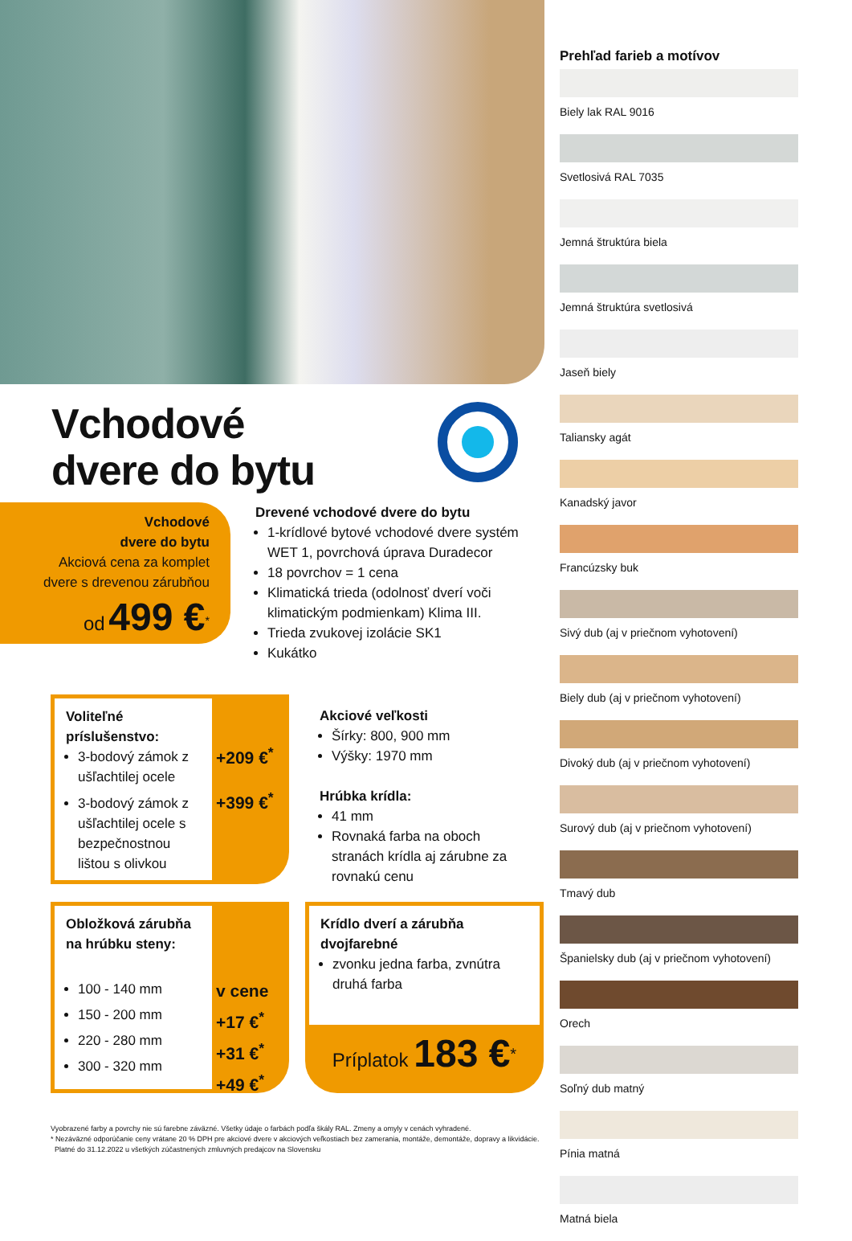Vchodové
dvere do bytu
Vchodové
dvere do bytu
Akciová cena za komplet
dvere s drevenou zárubňou
od 499 €<sup>*</sup>
Drevené vchodové dvere do bytu
1-krídlové bytové vchodové dvere systém WET 1, povrchová úprava Duradecor
18 povrchov = 1 cena
Klimatická trieda (odolnosť dverí voči klimatickým podmienkam) Klima III.
Trieda zvukovej izolácie SK1
Kukátko
Voliteľné príslušenstvo:
3-bodový zámok z ušľachtilej ocele
3-bodový zámok z ušľachtilej ocele s bezpečnostnou lištou s olivkou
+209 €<sup>*</sup>
+399 €<sup>*</sup>
Akciové veľkosti
Šírky: 800, 900 mm
Výšky: 1970 mm
Hrúbka krídla:
41 mm
Rovnaká farba na oboch stranách krídla aj zárubne za rovnakú cenu
Obložková zárubňa na hrúbku steny:
100 - 140 mm
150 - 200 mm
220 - 280 mm
300 - 320 mm
v cene
+17 €<sup>*</sup>
+31 €<sup>*</sup>
+49 €<sup>*</sup>
Krídlo dverí a zárubňa dvojfarebné
zvonku jedna farba, zvnútra druhá farba
Príplatok 183 €<sup>*</sup>
Prehľad farieb a motívov
Biely lak RAL 9016
Svetlosivá RAL 7035
Jemná štruktúra biela
Jemná štruktúra svetlosivá
Jaseň biely
Taliansky agát
Kanadský javor
Francúzsky buk
Sivý dub (aj v priečnom vyhotovení)
Biely dub (aj v priečnom vyhotovení)
Divoký dub (aj v priečnom vyhotovení)
Surový dub (aj v priečnom vyhotovení)
Tmavý dub
Španielsky dub (aj v priečnom vyhotovení)
Orech
Soľný dub matný
Pínia matná
Matná biela
Vyobrazené farby a povrchy nie sú farebne záväzné. Všetky údaje o farbách podľa škály RAL. Zmeny a omyly v cenách vyhradené.
* Nezáväzné odporúčanie ceny vrátane 20 % DPH pre akciové dvere v akciových veľkostiach bez zamerania, montáže, demontáže, dopravy a likvidácie.
Platné do 31.12.2022 u všetkých zúčastnených zmluvných predajcov na Slovensku